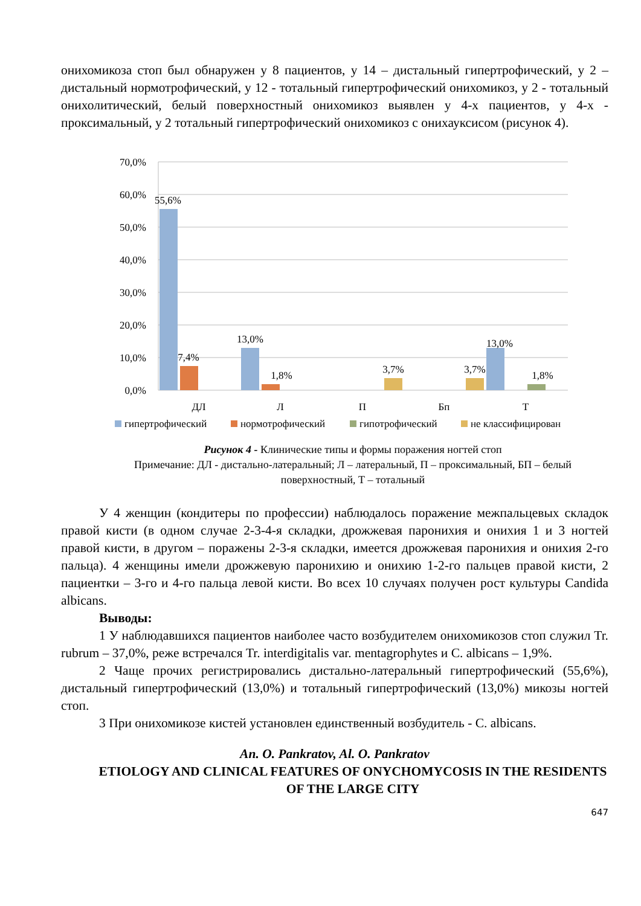онихомикоза стоп был обнаружен у 8 пациентов, у 14 – дистальный гипертрофический, у 2 – дистальный нормотрофический, у 12 - тотальный гипертрофический онихомикоз, у 2 - тотальный онихолитический, белый поверхностный онихомикоз выявлен у 4-х пациентов, у 4-х - проксимальный, у 2 тотальный гипертрофический онихомикоз с онихауксисом (рисунок 4).
70,0%
60,0%
50,0%
40,0%
30,0%
20,0%
10,0%
0,0%
55,6%
7,4%
13,0%
1,8%
3,7%
3,7%
13,0%
1,8%
ДЛ
Л
П
Бп
Т
гипертрофический
нормотрофический
гипотрофический
не классифицирован
Рисунок 4 - Клинические типы и формы поражения ногтей стоп
Примечание: ДЛ - дистально-латеральный; Л – латеральный, П – проксимальный, БП – белый поверхностный, Т – тотальный
У 4 женщин (кондитеры по профессии) наблюдалось поражение межпальцевых складок правой кисти (в одном случае 2-3-4-я складки, дрожжевая паронихия и онихия 1 и 3 ногтей правой кисти, в другом – поражены 2-3-я складки, имеется дрожжевая паронихия и онихия 2-го пальца). 4 женщины имели дрожжевую паронихию и онихию 1-2-го пальцев правой кисти, 2 пациентки – 3-го и 4-го пальца левой кисти. Во всех 10 случаях получен рост культуры Candida albicans.
Выводы:
1 У наблюдавшихся пациентов наиболее часто возбудителем онихомикозов стоп служил Tr. rubrum – 37,0%, реже встречался Tr. interdigitalis var. mentagrophytes и C. albicans – 1,9%.
2 Чаще прочих регистрировались дистально-латеральный гипертрофический (55,6%), дистальный гипертрофический (13,0%) и тотальный гипертрофический (13,0%) микозы ногтей стоп.
3 При онихомикозе кистей установлен единственный возбудитель - C. albicans.
An. O. Pankratov, Al. O. Pankratov
ETIOLOGY AND CLINICAL FEATURES OF ONYCHOMYCOSIS IN THE RESIDENTS OF THE LARGE CITY
647